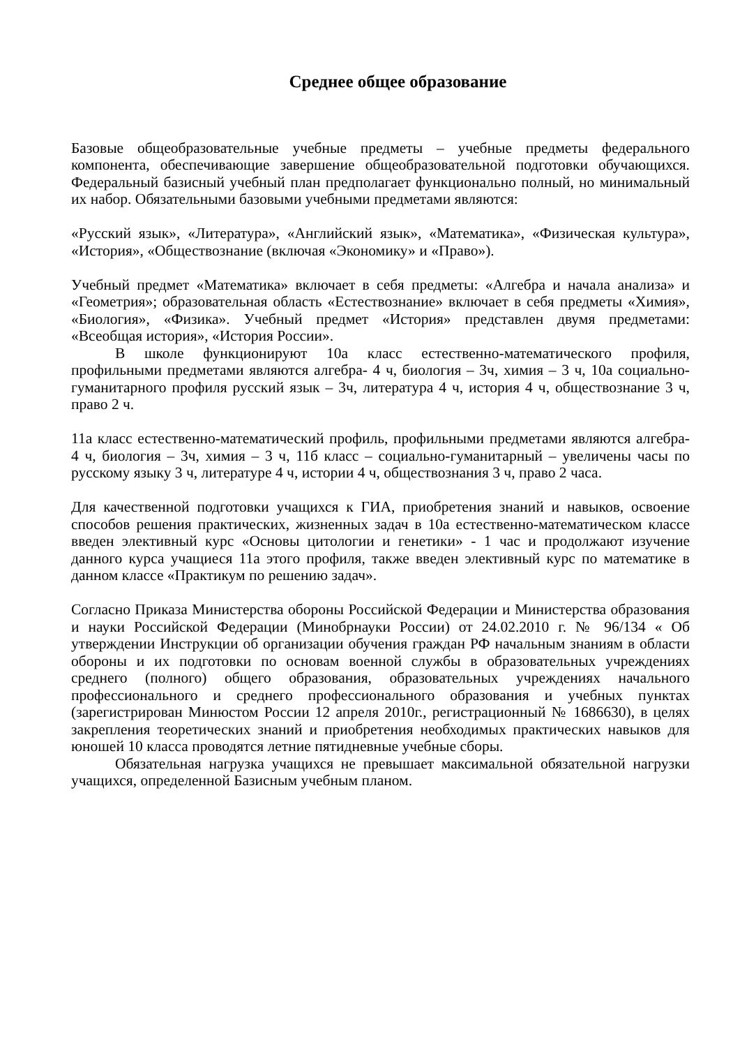Среднее общее образование
Базовые общеобразовательные учебные предметы – учебные предметы федерального компонента, обеспечивающие завершение общеобразовательной подготовки обучающихся. Федеральный базисный учебный план предполагает функционально полный, но минимальный их набор. Обязательными базовыми учебными предметами являются:
«Русский язык», «Литература», «Английский язык», «Математика», «Физическая культура», «История», «Обществознание (включая «Экономику» и «Право»).
Учебный предмет «Математика» включает в себя предметы: «Алгебра и начала анализа» и «Геометрия»; образовательная область «Естествознание» включает в себя предметы «Химия», «Биология», «Физика». Учебный предмет «История» представлен двумя предметами: «Всеобщая история», «История России».
В школе функционируют 10а класс естественно-математического профиля, профильными предметами являются алгебра- 4 ч, биология – 3ч, химия – 3 ч, 10а социально-гуманитарного профиля русский язык – 3ч, литература 4 ч, история 4 ч, обществознание 3 ч, право 2 ч.
11а класс естественно-математический профиль, профильными предметами являются алгебра- 4 ч, биология – 3ч, химия – 3 ч, 11б класс – социально-гуманитарный – увеличены часы по русскому языку 3 ч, литературе 4 ч, истории 4 ч, обществознания 3 ч, право 2 часа.
Для качественной подготовки учащихся к ГИА, приобретения знаний и навыков, освоение способов решения практических, жизненных задач в 10а естественно-математическом классе введен элективный курс «Основы цитологии и генетики» - 1 час и продолжают изучение данного курса учащиеся 11а этого профиля, также введен элективный курс по математике в данном классе «Практикум по решению задач».
Согласно Приказа Министерства обороны Российской Федерации и Министерства образования и науки Российской Федерации (Минобрнауки России) от 24.02.2010 г. № 96/134 « Об утверждении Инструкции об организации обучения граждан РФ начальным знаниям в области обороны и их подготовки по основам военной службы в образовательных учреждениях среднего (полного) общего образования, образовательных учреждениях начального профессионального и среднего профессионального образования и учебных пунктах (зарегистрирован Минюстом России 12 апреля 2010г., регистрационный № 1686630), в целях закрепления теоретических знаний и приобретения необходимых практических навыков для юношей 10 класса проводятся летние пятидневные учебные сборы.
Обязательная нагрузка учащихся не превышает максимальной обязательной нагрузки учащихся, определенной Базисным учебным планом.